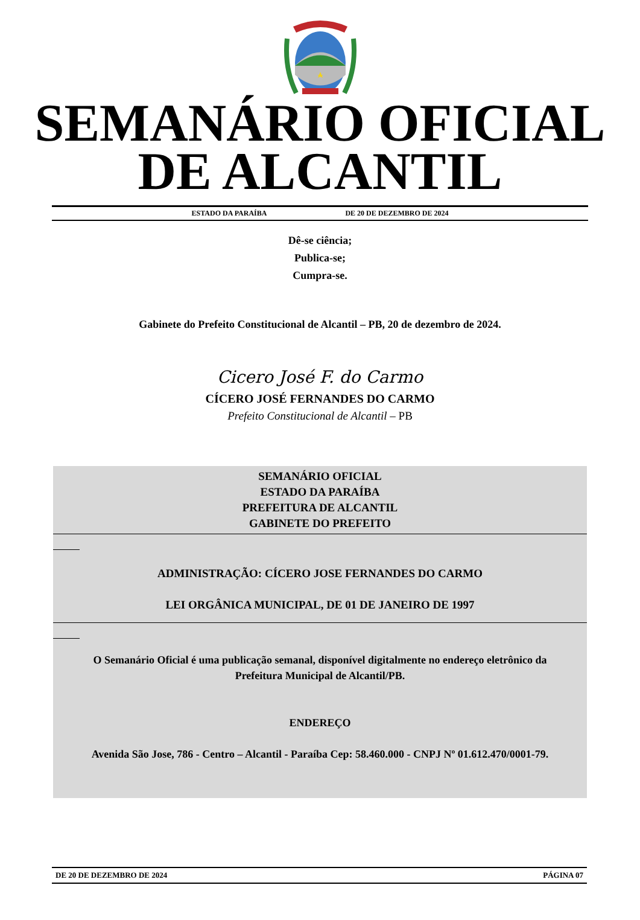SEMANÁRIO OFICIAL
DE ALCANTIL
ESTADO DA PARAÍBA DE 20 DE DEZEMBRO DE 2024
Dê-se ciência;
Publica-se;
Cumpra-se.
Gabinete do Prefeito Constitucional de Alcantil – PB, 20 de dezembro de 2024.
Cicero José F. do Carmo
CÍCERO JOSÉ FERNANDES DO CARMO
Prefeito Constitucional de Alcantil – PB
SEMANÁRIO OFICIAL
ESTADO DA PARAÍBA
PREFEITURA DE ALCANTIL
GABINETE DO PREFEITO
ADMINISTRAÇÃO: CÍCERO JOSE FERNANDES DO CARMO
LEI ORGÂNICA MUNICIPAL, DE 01 DE JANEIRO DE 1997
O Semanário Oficial é uma publicação semanal, disponível digitalmente no endereço eletrônico da Prefeitura Municipal de Alcantil/PB.
ENDEREÇO
Avenida São Jose, 786 - Centro – Alcantil - Paraíba Cep: 58.460.000 - CNPJ Nº 01.612.470/0001-79.
DE 20 DE DEZEMBRO DE 2024 PÁGINA 07